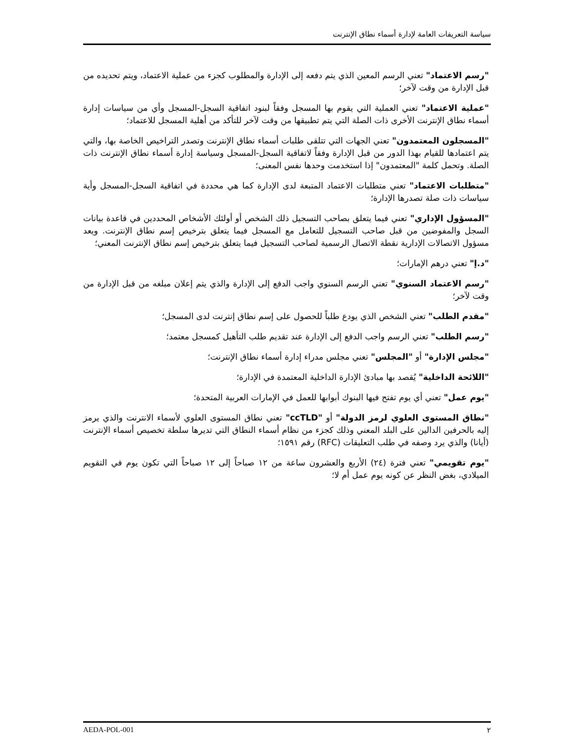سياسة التعريفات العامة لإدارة أسماء نطاق الإنترنت
"رسم الاعتماد" تعني الرسم المعين الذي يتم دفعه إلى الإدارة والمطلوب كجزء من عملية الاعتماد، ويتم تحديده من قبل الإدارة من وقت لآخر؛
"عملية الاعتماد" تعني العملية التي يقوم بها المسجل وفقاً لبنود اتفاقية السجل-المسجل وأي من سياسات إدارة أسماء نطاق الإنترنت الأخرى ذات الصلة التي يتم تطبيقها من وقت لآخر للتأكد من أهلية المسجل للاعتماد؛
"المسجلون المعتمدون" تعني الجهات التي تتلقى طلبات أسماء نطاق الإنترنت وتصدر التراخيص الخاصة بها، والتي يتم اعتمادها للقيام بهذا الدور من قبل الإدارة وفقاً لاتفاقية السجل-المسجل وسياسة إدارة أسماء نطاق الإنترنت ذات الصلة. وتحمل كلمة "المعتمدون" إذا استخدمت وحدها نفس المعنى؛
"متطلبات الاعتماد" تعني متطلبات الاعتماد المتبعة لدى الإدارة كما هي محددة في اتفاقية السجل-المسجل وأية سياسات ذات صلة تصدرها الإدارة؛
"المسؤول الإداري" تعني فيما يتعلق بصاحب التسجيل ذلك الشخص أو أولئك الأشخاص المحددين في قاعدة بيانات السجل والمفوضين من قبل صاحب التسجيل للتعامل مع المسجل فيما يتعلق بترخيص إسم نطاق الإنترنت. ويعد مسؤول الاتصالات الإدارية نقطة الاتصال الرسمية لصاحب التسجيل فيما يتعلق بترخيص إسم نطاق الإنترنت المعني؛
"د.إ" تعني درهم الإمارات؛
"رسم الاعتماد السنوي" تعني الرسم السنوي واجب الدفع إلى الإدارة والذي يتم إعلان مبلغه من قبل الإدارة من وقت لآخر؛
"مقدم الطلب" تعني الشخص الذي يودع طلباً للحصول على إسم نطاق إنترنت لدى المسجل؛
"رسم الطلب" تعني الرسم واجب الدفع إلى الإدارة عند تقديم طلب التأهيل كمسجل معتمد؛
"مجلس الإدارة" أو "المجلس" تعني مجلس مدراء إدارة أسماء نطاق الإنترنت؛
"اللائحة الداخلية" يُقصد بها مبادئ الإدارة الداخلية المعتمدة في الإدارة؛
"يوم عمل" تعني أي يوم تفتح فيها البنوك أبوابها للعمل في الإمارات العربية المتحدة؛
"نطاق المستوى العلوي لرمز الدولة" أو "ccTLD" تعني نطاق المستوى العلوي لأسماء الانترنت والذي يرمز إليه بالحرفين الدالين على البلد المعني وذلك كجزء من نظام أسماء النطاق التي تديرها سلطة تخصيص أسماء الإنترنت (أيانا) والذي يرد وصفه في طلب التعليقات (RFC) رقم ١٥٩١؛
"يوم تقويمي" تعني فترة (٢٤) الأربع والعشرون ساعة من ١٢ صباحاً إلى ١٢ صباحاً التي تكون يوم في التقويم الميلادي، بغض النظر عن كونه يوم عمل أم لا؛
AEDA-POL-001 ٢